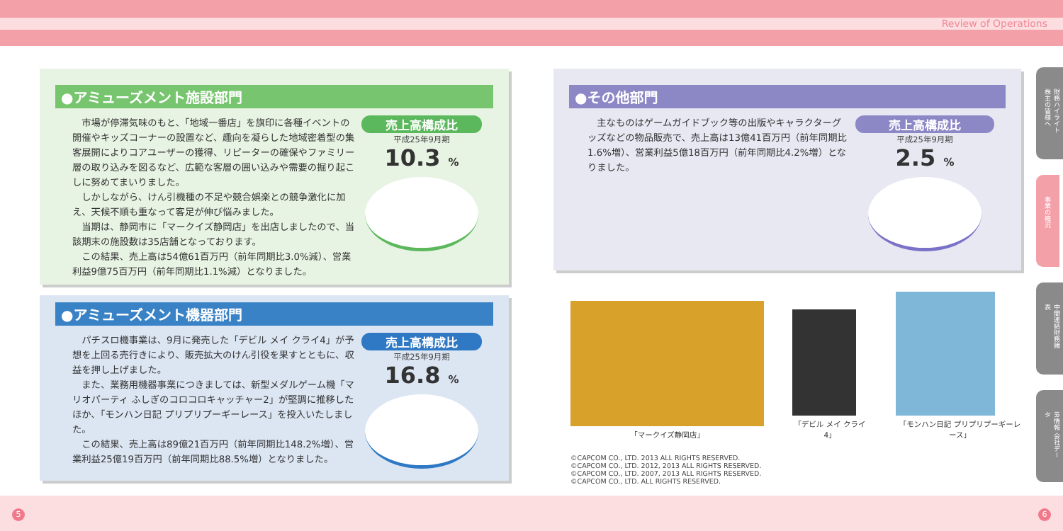Review of Operations
●アミューズメント施設部門
　市場が停滞気味のもと、「地域一番店」を旗印に各種イベントの開催やキッズコーナーの設置など、趣向を凝らした地域密着型の集客展開によりコアユーザーの獲得、リピーターの確保やファミリー層の取り込みを図るなど、広範な客層の囲い込みや需要の掘り起こしに努めてまいりました。
　しかしながら、けん引機種の不足や競合娯楽との競争激化に加え、天候不順も重なって客足が伸び悩みました。
　当期は、静岡市に「マークイズ静岡店」を出店しましたので、当該期末の施設数は35店舗となっております。
　この結果、売上高は54億61百万円（前年同期比3.0%減）、営業利益9億75百万円（前年同期比1.1%減）となりました。
売上高構成比
平成25年9月期
10.3 %
●アミューズメント機器部門
　パチスロ機事業は、9月に発売した「デビル メイ クライ4」が予想を上回る売行きにより、販売拡大のけん引役を果すとともに、収益を押し上げました。
　また、業務用機器事業につきましては、新型メダルゲーム機「マリオパーティ ふしぎのコロコロキャッチャー2」が堅調に推移したほか、「モンハン日記 プリプリプーギーレース」を投入いたしました。
　この結果、売上高は89億21百万円（前年同期比148.2%増）、営業利益25億19百万円（前年同期比88.5%増）となりました。
売上高構成比
平成25年9月期
16.8 %
●その他部門
　主なものはゲームガイドブック等の出版やキャラクターグッズなどの物品販売で、売上高は13億41百万円（前年同期比1.6%増）、営業利益5億18百万円（前年同期比4.2%増）となりました。
売上高構成比
平成25年9月期
2.5 %
「マークイズ静岡店」
「デビル メイ クライ4」
「モンハン日記 プリプリプーギーレース」
©CAPCOM CO., LTD. 2013 ALL RIGHTS RESERVED.
©CAPCOM CO., LTD. 2012, 2013 ALL RIGHTS RESERVED.
©CAPCOM CO., LTD. 2007, 2013 ALL RIGHTS RESERVED.
©CAPCOM CO., LTD. ALL RIGHTS RESERVED.
財務ハイライト 株主の皆様へ
事業の概況
中間連結財務諸表
IR情報 会社データ
5 6